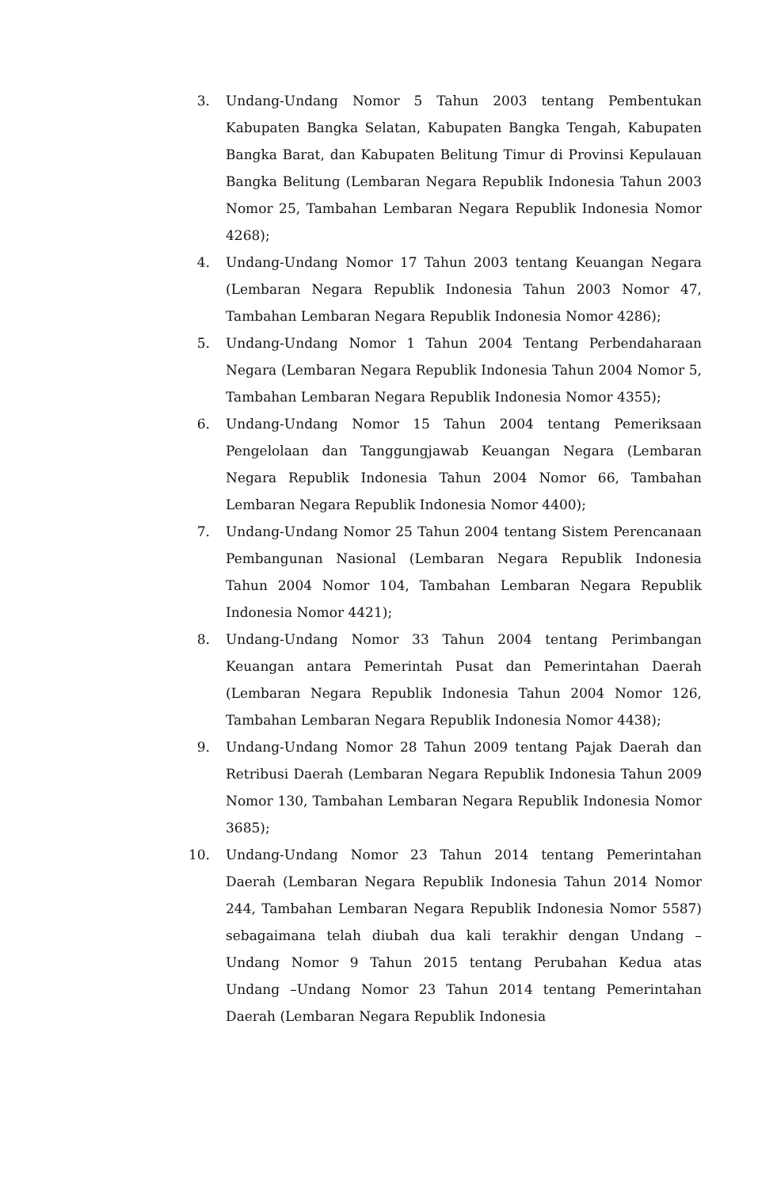3. Undang-Undang Nomor 5 Tahun 2003 tentang Pembentukan Kabupaten Bangka Selatan, Kabupaten Bangka Tengah, Kabupaten Bangka Barat, dan Kabupaten Belitung Timur di Provinsi Kepulauan Bangka Belitung (Lembaran Negara Republik Indonesia Tahun 2003 Nomor 25, Tambahan Lembaran Negara Republik Indonesia Nomor 4268);
4. Undang-Undang Nomor 17 Tahun 2003 tentang Keuangan Negara (Lembaran Negara Republik Indonesia Tahun 2003 Nomor 47, Tambahan Lembaran Negara Republik Indonesia Nomor 4286);
5. Undang-Undang Nomor 1 Tahun 2004 Tentang Perbendaharaan Negara (Lembaran Negara Republik Indonesia Tahun 2004 Nomor 5, Tambahan Lembaran Negara Republik Indonesia Nomor 4355);
6. Undang-Undang Nomor 15 Tahun 2004 tentang Pemeriksaan Pengelolaan dan Tanggungjawab Keuangan Negara (Lembaran Negara Republik Indonesia Tahun 2004 Nomor 66, Tambahan Lembaran Negara Republik Indonesia Nomor 4400);
7. Undang-Undang Nomor 25 Tahun 2004 tentang Sistem Perencanaan Pembangunan Nasional (Lembaran Negara Republik Indonesia Tahun 2004 Nomor 104, Tambahan Lembaran Negara Republik Indonesia Nomor 4421);
8. Undang-Undang Nomor 33 Tahun 2004 tentang Perimbangan Keuangan antara Pemerintah Pusat dan Pemerintahan Daerah (Lembaran Negara Republik Indonesia Tahun 2004 Nomor 126, Tambahan Lembaran Negara Republik Indonesia Nomor 4438);
9. Undang-Undang Nomor 28 Tahun 2009 tentang Pajak Daerah dan Retribusi Daerah (Lembaran Negara Republik Indonesia Tahun 2009 Nomor 130, Tambahan Lembaran Negara Republik Indonesia Nomor 3685);
10. Undang-Undang Nomor 23 Tahun 2014 tentang Pemerintahan Daerah (Lembaran Negara Republik Indonesia Tahun 2014 Nomor 244, Tambahan Lembaran Negara Republik Indonesia Nomor 5587) sebagaimana telah diubah dua kali terakhir dengan Undang –Undang Nomor 9 Tahun 2015 tentang Perubahan Kedua atas Undang –Undang Nomor 23 Tahun 2014 tentang Pemerintahan Daerah (Lembaran Negara Republik Indonesia